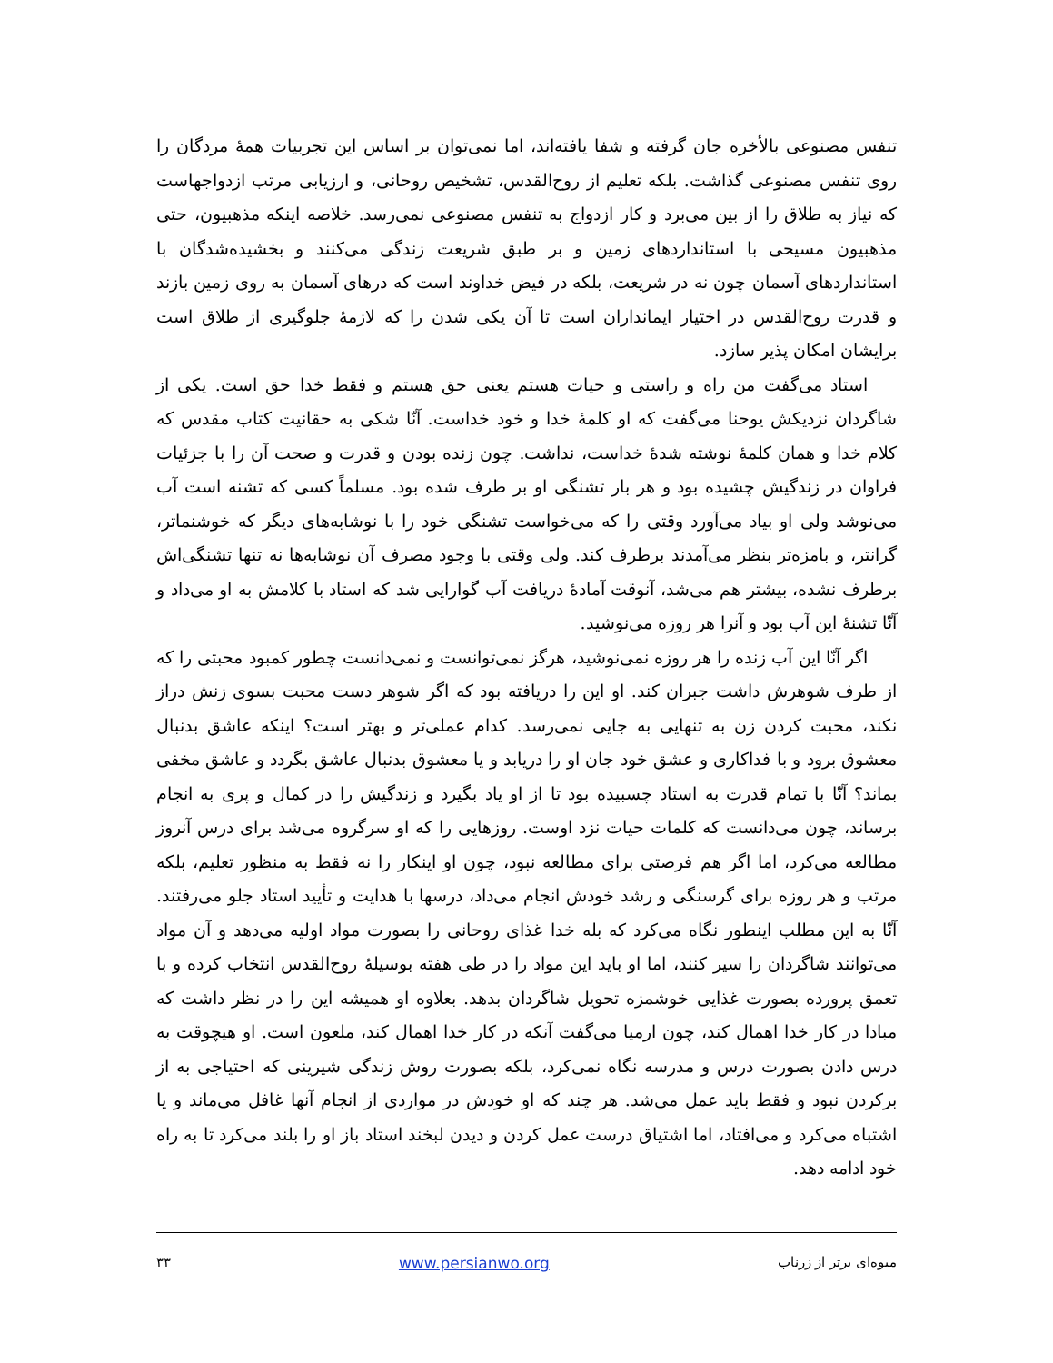تنفس مصنوعی بالأخره جان گرفته و شفا یافته‌اند، اما نمی‌توان بر اساس این تجربیات همهٔ مردگان را روی تنفس مصنوعی گذاشت. بلکه تعلیم از روح‌القدس، تشخیص روحانی، و ارزیابی مرتب ازدواجهاست که نیاز به طلاق را از بین می‌برد و کار ازدواج به تنفس مصنوعی نمی‌رسد. خلاصه اینکه مذهبیون، حتی مذهبیون مسیحی با استانداردهای زمین و بر طبق شریعت زندگی می‌کنند و بخشیده‌شدگان با استانداردهای آسمان چون نه در شریعت، بلکه در فیض خداوند است که درهای آسمان به روی زمین بازند و قدرت روح‌القدس در اختیار ایمانداران است تا آن یکی شدن را که لازمهٔ جلوگیری از طلاق است برایشان امکان پذیر سازد.
استاد می‌گفت من راه و راستی و حیات هستم یعنی حق هستم و فقط خدا حق است. یکی از شاگردان نزدیکش یوحنا می‌گفت که او کلمهٔ خدا و خود خداست. آنّا شکی به حقانیت کتاب مقدس که کلام خدا و همان کلمهٔ نوشته شدهٔ خداست، نداشت. چون زنده بودن و قدرت و صحت آن را با جزئیات فراوان در زندگیش چشیده بود و هر بار تشنگی او بر طرف شده بود. مسلماً کسی که تشنه است آب می‌نوشد ولی او بیاد می‌آورد وقتی را که می‌خواست تشنگی خود را با نوشابه‌های دیگر که خوشنماتر، گرانتر، و بامزه‌تر بنظر می‌آمدند برطرف کند. ولی وقتی با وجود مصرف آن نوشابه‌ها نه تنها تشنگی‌اش برطرف نشده، بیشتر هم می‌شد، آنوقت آمادهٔ دریافت آب گوارایی شد که استاد با کلامش به او می‌داد و آنّا تشنهٔ این آب بود و آنرا هر روزه می‌نوشید.
اگر آنّا این آب زنده را هر روزه نمی‌نوشید، هرگز نمی‌توانست و نمی‌دانست چطور کمبود محبتی را که از طرف شوهرش داشت جبران کند. او این را دریافته بود که اگر شوهر دست محبت بسوی زنش دراز نکند، محبت کردن زن به تنهایی به جایی نمی‌رسد. کدام عملی‌تر و بهتر است؟ اینکه عاشق بدنبال معشوق برود و با فداکاری و عشق خود جان او را دریابد و یا معشوق بدنبال عاشق بگردد و عاشق مخفی بماند؟ آنّا با تمام قدرت به استاد چسبیده بود تا از او یاد بگیرد و زندگیش را در کمال و پری به انجام برساند، چون می‌دانست که کلمات حیات نزد اوست. روزهایی را که او سرگروه می‌شد برای درس آنروز مطالعه می‌کرد، اما اگر هم فرصتی برای مطالعه نبود، چون او اینکار را نه فقط به منظور تعلیم، بلکه مرتب و هر روزه برای گرسنگی و رشد خودش انجام می‌داد، درسها با هدایت و تأیید استاد جلو می‌رفتند. آنّا به این مطلب اینطور نگاه می‌کرد که بله خدا غذای روحانی را بصورت مواد اولیه می‌دهد و آن مواد می‌توانند شاگردان را سیر کنند، اما او باید این مواد را در طی هفته بوسیلهٔ روح‌القدس انتخاب کرده و با تعمق پرورده بصورت غذایی خوشمزه تحویل شاگردان بدهد. بعلاوه او همیشه این را در نظر داشت که مبادا در کار خدا اهمال کند، چون ارمیا می‌گفت آنکه در کار خدا اهمال کند، ملعون است. او هیچوقت به درس دادن بصورت درس و مدرسه نگاه نمی‌کرد، بلکه بصورت روش زندگی شیرینی که احتیاجی به از برکردن نبود و فقط باید عمل می‌شد. هر چند که او خودش در مواردی از انجام آنها غافل می‌ماند و یا اشتباه می‌کرد و می‌افتاد، اما اشتیاق درست عمل کردن و دیدن لبخند استاد باز او را بلند می‌کرد تا به راه خود ادامه دهد.
میوه‌ای برتر از زرناب www.persianwo.org ۳۳